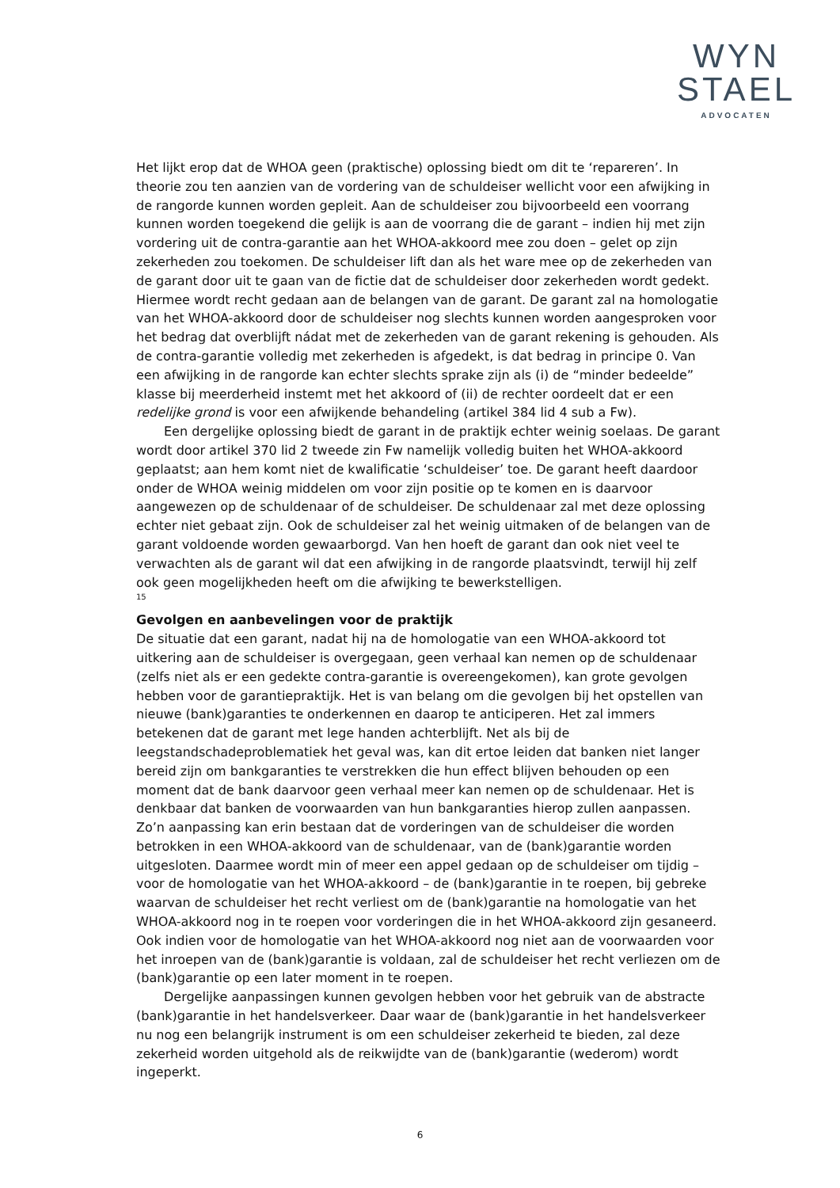WYN
STAEL
ADVOCATEN
Het lijkt erop dat de WHOA geen (praktische) oplossing biedt om dit te ‘repareren’. In theorie zou ten aanzien van de vordering van de schuldeiser wellicht voor een afwijking in de rangorde kunnen worden gepleit. Aan de schuldeiser zou bijvoorbeeld een voorrang kunnen worden toegekend die gelijk is aan de voorrang die de garant – indien hij met zijn vordering uit de contra-garantie aan het WHOA-akkoord mee zou doen – gelet op zijn zekerheden zou toekomen. De schuldeiser lift dan als het ware mee op de zekerheden van de garant door uit te gaan van de fictie dat de schuldeiser door zekerheden wordt gedekt. Hiermee wordt recht gedaan aan de belangen van de garant. De garant zal na homologatie van het WHOA-akkoord door de schuldeiser nog slechts kunnen worden aangesproken voor het bedrag dat overblijft nádat met de zekerheden van de garant rekening is gehouden. Als de contra-garantie volledig met zekerheden is afgedekt, is dat bedrag in principe 0. Van een afwijking in de rangorde kan echter slechts sprake zijn als (i) de “minder bedeelde” klasse bij meerderheid instemt met het akkoord of (ii) de rechter oordeelt dat er een redelijke grond is voor een afwijkende behandeling (artikel 384 lid 4 sub a Fw).
Een dergelijke oplossing biedt de garant in de praktijk echter weinig soelaas. De garant wordt door artikel 370 lid 2 tweede zin Fw namelijk volledig buiten het WHOA-akkoord geplaatst; aan hem komt niet de kwalificatie ‘schuldeiser’ toe. De garant heeft daardoor onder de WHOA weinig middelen om voor zijn positie op te komen en is daarvoor aangewezen op de schuldenaar of de schuldeiser. De schuldenaar zal met deze oplossing echter niet gebaat zijn. Ook de schuldeiser zal het weinig uitmaken of de belangen van de garant voldoende worden gewaarborgd. Van hen hoeft de garant dan ook niet veel te verwachten als de garant wil dat een afwijking in de rangorde plaatsvindt, terwijl hij zelf ook geen mogelijkheden heeft om die afwijking te bewerkstelligen.
15
Gevolgen en aanbevelingen voor de praktijk
De situatie dat een garant, nadat hij na de homologatie van een WHOA-akkoord tot uitkering aan de schuldeiser is overgegaan, geen verhaal kan nemen op de schuldenaar (zelfs niet als er een gedekte contra-garantie is overeengekomen), kan grote gevolgen hebben voor de garantiepraktijk. Het is van belang om die gevolgen bij het opstellen van nieuwe (bank)garanties te onderkennen en daarop te anticiperen. Het zal immers betekenen dat de garant met lege handen achterblijft. Net als bij de leegstandschadeproblematiek het geval was, kan dit ertoe leiden dat banken niet langer bereid zijn om bankgaranties te verstrekken die hun effect blijven behouden op een moment dat de bank daarvoor geen verhaal meer kan nemen op de schuldenaar. Het is denkbaar dat banken de voorwaarden van hun bankgaranties hierop zullen aanpassen. Zo’n aanpassing kan erin bestaan dat de vorderingen van de schuldeiser die worden betrokken in een WHOA-akkoord van de schuldenaar, van de (bank)garantie worden uitgesloten. Daarmee wordt min of meer een appel gedaan op de schuldeiser om tijdig – voor de homologatie van het WHOA-akkoord – de (bank)garantie in te roepen, bij gebreke waarvan de schuldeiser het recht verliest om de (bank)garantie na homologatie van het WHOA-akkoord nog in te roepen voor vorderingen die in het WHOA-akkoord zijn gesaneerd. Ook indien voor de homologatie van het WHOA-akkoord nog niet aan de voorwaarden voor het inroepen van de (bank)garantie is voldaan, zal de schuldeiser het recht verliezen om de (bank)garantie op een later moment in te roepen.
Dergelijke aanpassingen kunnen gevolgen hebben voor het gebruik van de abstracte (bank)garantie in het handelsverkeer. Daar waar de (bank)garantie in het handelsverkeer nu nog een belangrijk instrument is om een schuldeiser zekerheid te bieden, zal deze zekerheid worden uitgehold als de reikwijdte van de (bank)garantie (wederom) wordt ingeperkt.
6